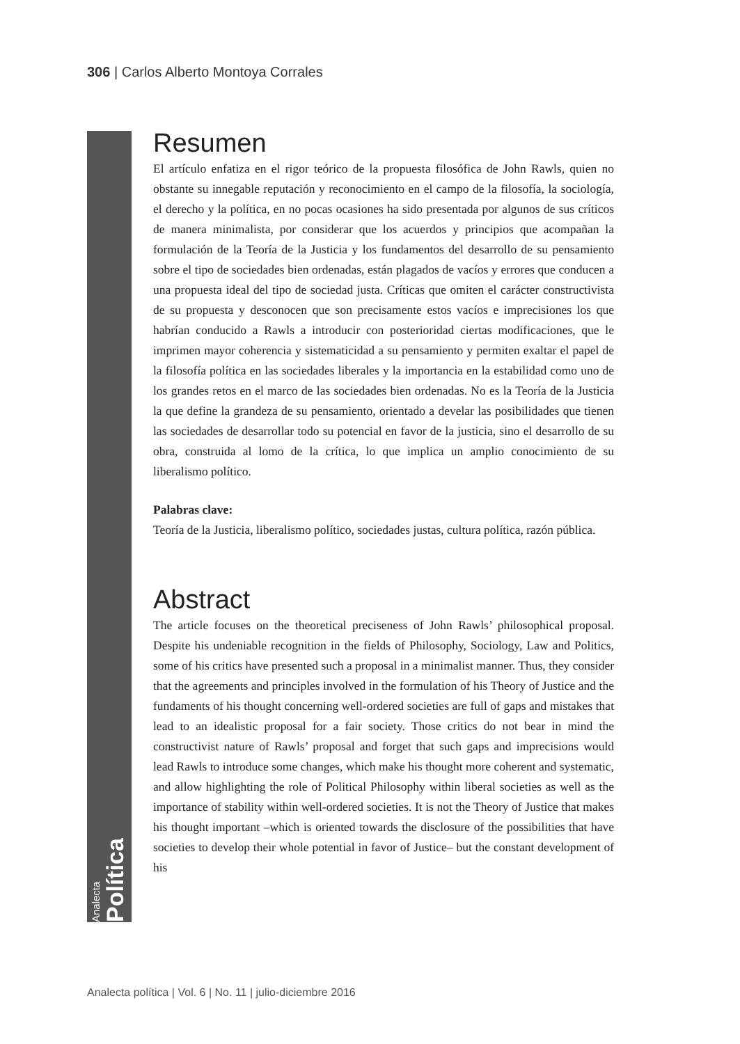306 | Carlos Alberto Montoya Corrales
Analecta Política
Resumen
El artículo enfatiza en el rigor teórico de la propuesta filosófica de John Rawls, quien no obstante su innegable reputación y reconocimiento en el campo de la filosofía, la sociología, el derecho y la política, en no pocas ocasiones ha sido presentada por algunos de sus críticos de manera minimalista, por considerar que los acuerdos y principios que acompañan la formulación de la Teoría de la Justicia y los fundamentos del desarrollo de su pensamiento sobre el tipo de sociedades bien ordenadas, están plagados de vacíos y errores que conducen a una propuesta ideal del tipo de sociedad justa. Críticas que omiten el carácter constructivista de su propuesta y desconocen que son precisamente estos vacíos e imprecisiones los que habrían conducido a Rawls a introducir con posterioridad ciertas modificaciones, que le imprimen mayor coherencia y sistematicidad a su pensamiento y permiten exaltar el papel de la filosofía política en las sociedades liberales y la importancia en la estabilidad como uno de los grandes retos en el marco de las sociedades bien ordenadas. No es la Teoría de la Justicia la que define la grandeza de su pensamiento, orientado a develar las posibilidades que tienen las sociedades de desarrollar todo su potencial en favor de la justicia, sino el desarrollo de su obra, construida al lomo de la crítica, lo que implica un amplio conocimiento de su liberalismo político.
Palabras clave:
Teoría de la Justicia, liberalismo político, sociedades justas, cultura política, razón pública.
Abstract
The article focuses on the theoretical preciseness of John Rawls’ philosophical proposal. Despite his undeniable recognition in the fields of Philosophy, Sociology, Law and Politics, some of his critics have presented such a proposal in a minimalist manner. Thus, they consider that the agreements and principles involved in the formulation of his Theory of Justice and the fundaments of his thought concerning well-ordered societies are full of gaps and mistakes that lead to an idealistic proposal for a fair society. Those critics do not bear in mind the constructivist nature of Rawls’ proposal and forget that such gaps and imprecisions would lead Rawls to introduce some changes, which make his thought more coherent and systematic, and allow highlighting the role of Political Philosophy within liberal societies as well as the importance of stability within well-ordered societies. It is not the Theory of Justice that makes his thought important –which is oriented towards the disclosure of the possibilities that have societies to develop their whole potential in favor of Justice– but the constant development of his
Analecta política | Vol. 6 | No. 11 | julio-diciembre 2016